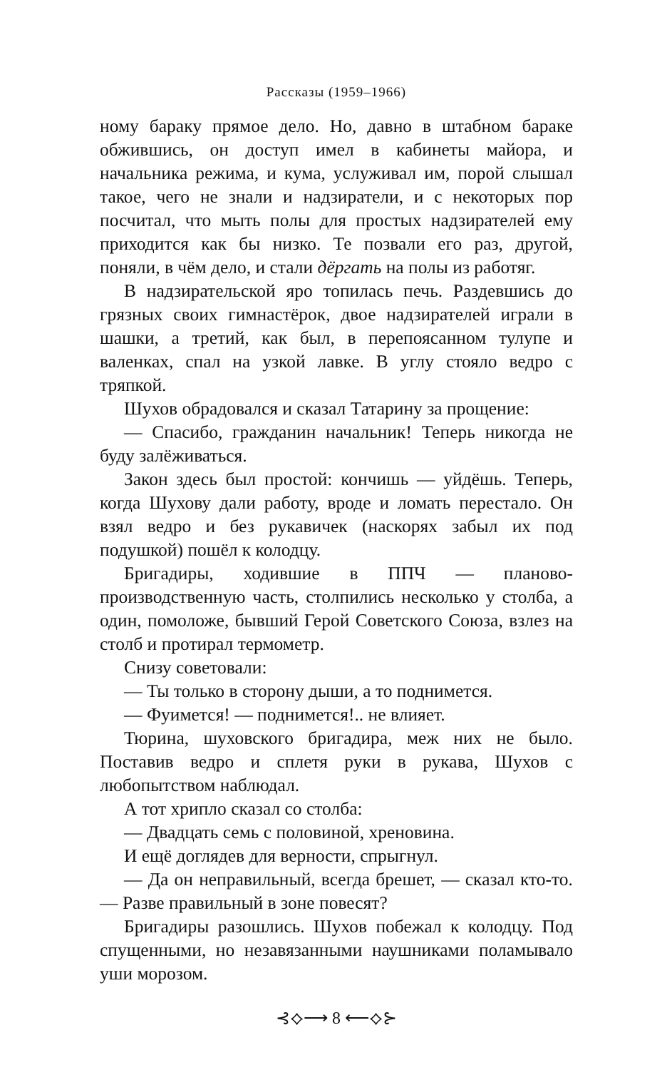Рассказы (1959–1966)
ному бараку прямое дело. Но, давно в штабном бараке обжившись, он доступ имел в кабинеты майора, и начальника режима, и кума, услуживал им, порой слышал такое, чего не знали и надзиратели, и с некоторых пор посчитал, что мыть полы для простых надзирателей ему приходится как бы низко. Те позвали его раз, другой, поняли, в чём дело, и стали дёргать на полы из работяг.
В надзирательской яро топилась печь. Раздевшись до грязных своих гимнастёрок, двое надзирателей играли в шашки, а третий, как был, в перепоясанном тулупе и валенках, спал на узкой лавке. В углу стояло ведро с тряпкой.
Шухов обрадовался и сказал Татарину за прощение:
— Спасибо, гражданин начальник! Теперь никогда не буду залёживаться.
Закон здесь был простой: кончишь — уйдёшь. Теперь, когда Шухову дали работу, вроде и ломать перестало. Он взял ведро и без рукавичек (наскорях забыл их под подушкой) пошёл к колодцу.
Бригадиры, ходившие в ППЧ — планово-производственную часть, столпились несколько у столба, а один, помоложе, бывший Герой Советского Союза, взлез на столб и протирал термометр.
Снизу советовали:
— Ты только в сторону дыши, а то поднимется.
— Фуимется! — поднимется!.. не влияет.
Тюрина, шуховского бригадира, меж них не было. Поставив ведро и сплетя руки в рукава, Шухов с любопытством наблюдал.
А тот хрипло сказал со столба:
— Двадцать семь с половиной, хреновина.
И ещё доглядев для верности, спрыгнул.
— Да он неправильный, всегда брешет, — сказал кто-то. — Разве правильный в зоне повесят?
Бригадиры разошлись. Шухов побежал к колодцу. Под спущенными, но незавязанными наушниками поламывало уши морозом.
⊰⟡⟶ 8 ⟵⟡⊱